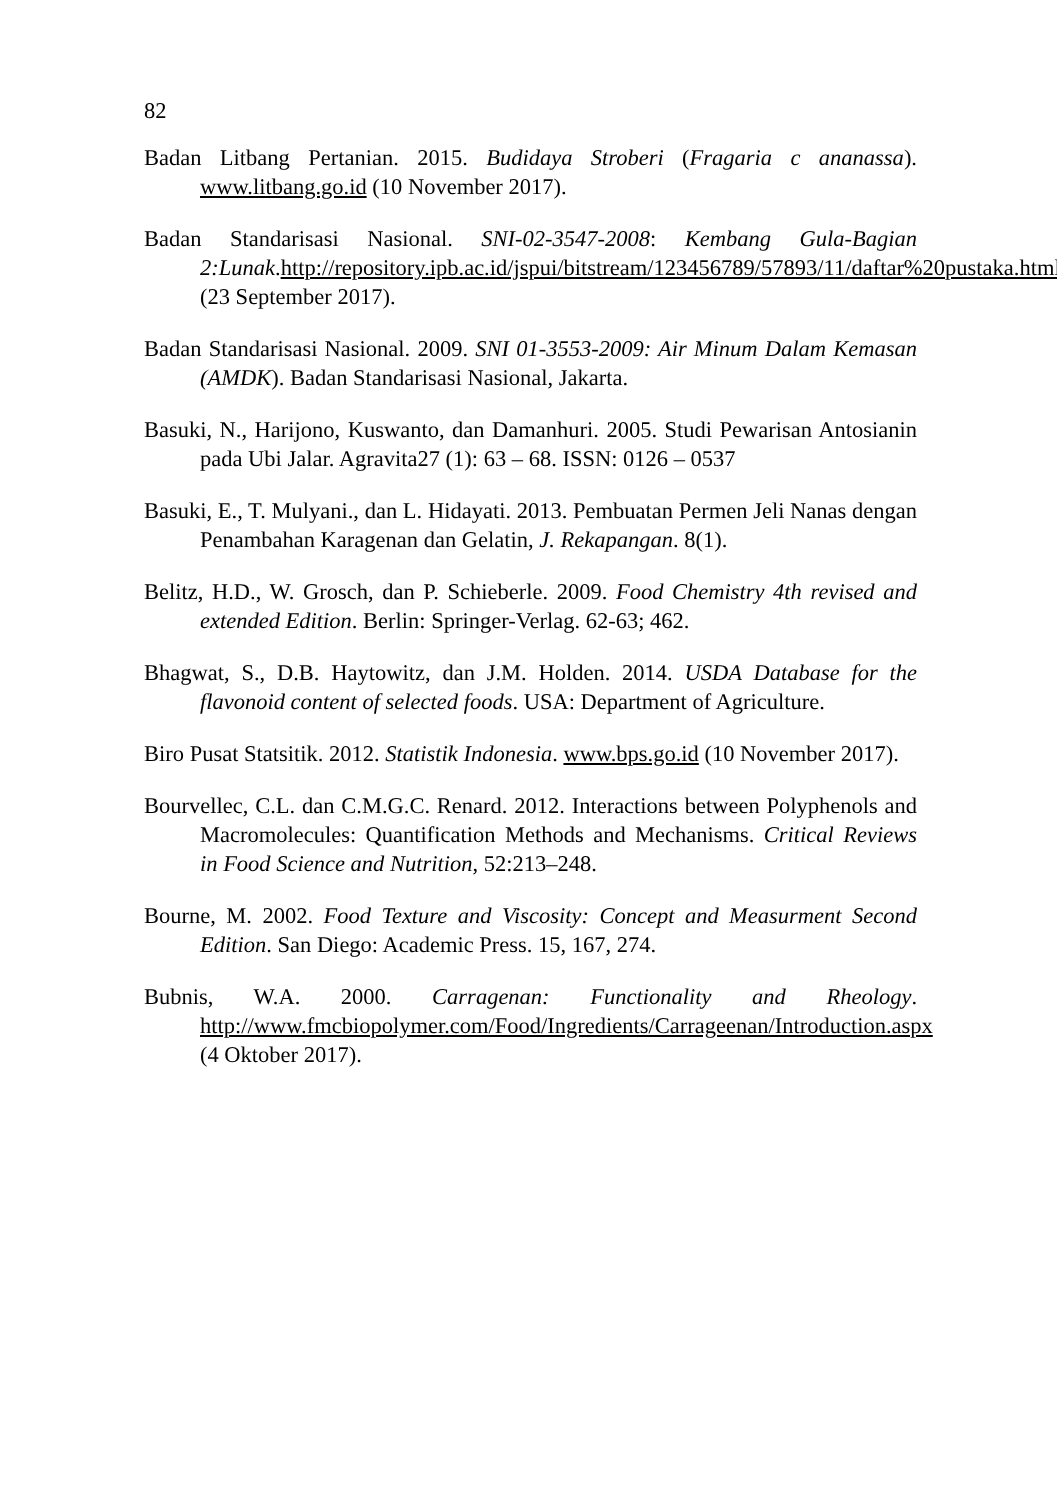82
Badan Litbang Pertanian. 2015. Budidaya Stroberi (Fragaria c ananassa). www.litbang.go.id (10 November 2017).
Badan Standarisasi Nasional. SNI-02-3547-2008: Kembang Gula-Bagian 2:Lunak.http://repository.ipb.ac.id/jspui/bitstream/123456789/57893/11/daftar%20pustaka.html (23 September 2017).
Badan Standarisasi Nasional. 2009. SNI 01-3553-2009: Air Minum Dalam Kemasan (AMDK). Badan Standarisasi Nasional, Jakarta.
Basuki, N., Harijono, Kuswanto, dan Damanhuri. 2005. Studi Pewarisan Antosianin pada Ubi Jalar. Agravita27 (1): 63 – 68. ISSN: 0126 – 0537
Basuki, E., T. Mulyani., dan L. Hidayati. 2013. Pembuatan Permen Jeli Nanas dengan Penambahan Karagenan dan Gelatin, J. Rekapangan. 8(1).
Belitz, H.D., W. Grosch, dan P. Schieberle. 2009. Food Chemistry 4th revised and extended Edition. Berlin: Springer-Verlag. 62-63; 462.
Bhagwat, S., D.B. Haytowitz, dan J.M. Holden. 2014. USDA Database for the flavonoid content of selected foods. USA: Department of Agriculture.
Biro Pusat Statsitik. 2012. Statistik Indonesia. www.bps.go.id (10 November 2017).
Bourvellec, C.L. dan C.M.G.C. Renard. 2012. Interactions between Polyphenols and Macromolecules: Quantification Methods and Mechanisms. Critical Reviews in Food Science and Nutrition, 52:213–248.
Bourne, M. 2002. Food Texture and Viscosity: Concept and Measurment Second Edition. San Diego: Academic Press. 15, 167, 274.
Bubnis, W.A. 2000. Carragenan: Functionality and Rheology. http://www.fmcbiopolymer.com/Food/Ingredients/Carrageenan/Introduction.aspx (4 Oktober 2017).